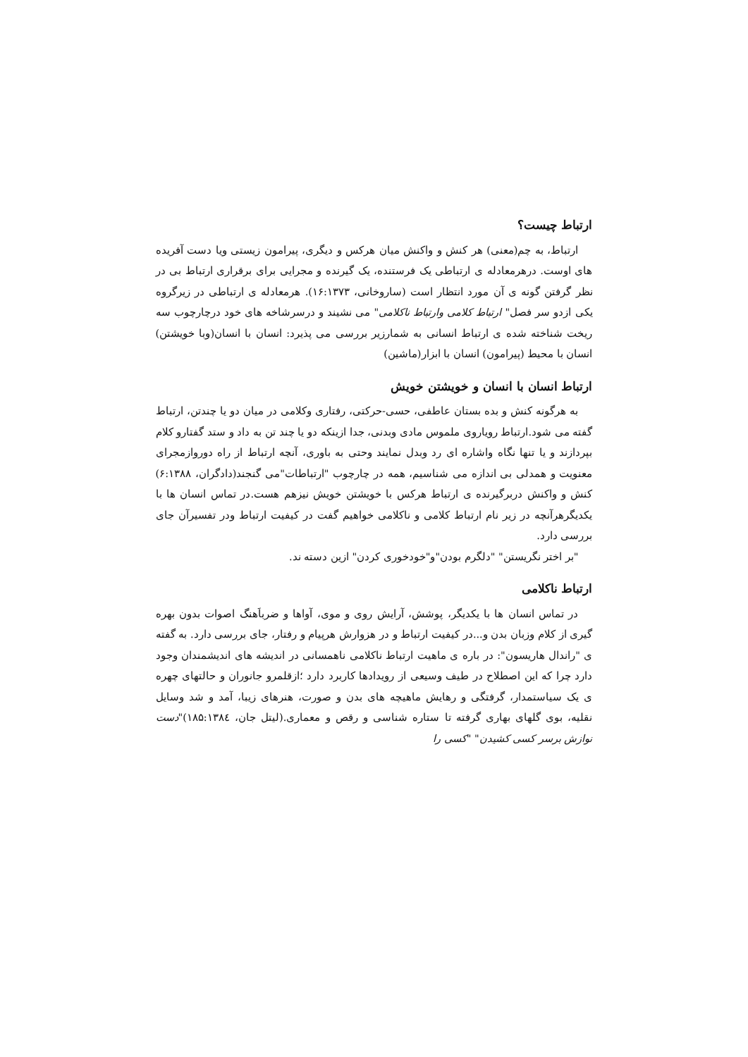ارتباط چیست؟
ارتباط، به چم(معنی) هر کنش و واکنش میان هرکس و دیگری، پیرامون زیستی ویا دست آفریده های اوست. درهرمعادله ی ارتباطی یک فرستنده، یک گیرنده و مجرایی برای برقراری ارتباط بی در نظر گرفتن گونه ی آن مورد انتظار است (ساروخانی، ۱۶:۱۳۷۳). هرمعادله ی ارتباطی در زیرگروه یکی ازدو سر فصل" ارتباط کلامی وارتباط ناکلامی" می نشیند و درسرشاخه های خود درچارچوب سه ریخت شناخته شده ی ارتباط انسانی به شمارزیر بررسی می پذیرد: انسان با انسان(وبا خویشتن) انسان با محیط (پیرامون) انسان با ابزار(ماشین)
ارتباط انسان با انسان و خویشتن خویش
به هرگونه کنش و بده بستان عاطفی، حسی-حرکتی، رفتاری وکلامی در میان دو یا چندتن، ارتباط گفته می شود.ارتباط رویاروی ملموس مادی وبدنی، جدا ازینکه دو یا چند تن به داد و ستد گفتارو کلام بپردازند و یا تنها نگاه واشاره ای رد وبدل نمایند وحتی به باوری، آنچه ارتباط از راه دوروازمجرای معنویت و همدلی بی اندازه می شناسیم، همه در چارچوب "ارتباطات"می گنجند(دادگران، ۶:۱۳۸۸) کنش و واکنش دربرگیرنده ی ارتباط هرکس با خویشتن خویش نیزهم هست.در تماس انسان ها با یکدیگرهرآنچه در زیر نام ارتباط کلامی و ناکلامی خواهیم گفت در کیفیت ارتباط ودر تفسیرآن جای بررسی دارد.
"بر اختر نگریستن" "دلگرم بودن"و"خودخوری کردن" ازین دسته ند.
ارتباط ناکلامی
در تماس انسان ها با یکدیگر، پوشش، آرایش روی و موی، آواها و ضرباَهنگ اصوات بدون بهره گیری از کلام وزبان بدن و...در کیفیت ارتباط و در هزوارش هرپیام و رفتار، جای بررسی دارد. به گفته ی "راندال هاریسون": در باره ی ماهیت ارتباط ناکلامی ناهمسانی در اندیشه های اندیشمندان وجود دارد چرا که این اصطلاح در طیف وسیعی از رویدادها کاربرد دارد ؛ازقلمرو جانوران و حالتهای چهره ی یک سیاستمدار، گرفتگی و رهایش ماهیچه های بدن و صورت، هنرهای زیبا، آمد و شد وسایل نقلیه، بوی گلهای بهاری گرفته تا ستاره شناسی و رقص و معماری.(لیتل جان، ۱۸۵:۱۳۸٤)"دست نوازش برسر کسی کشیدن" "کسی را